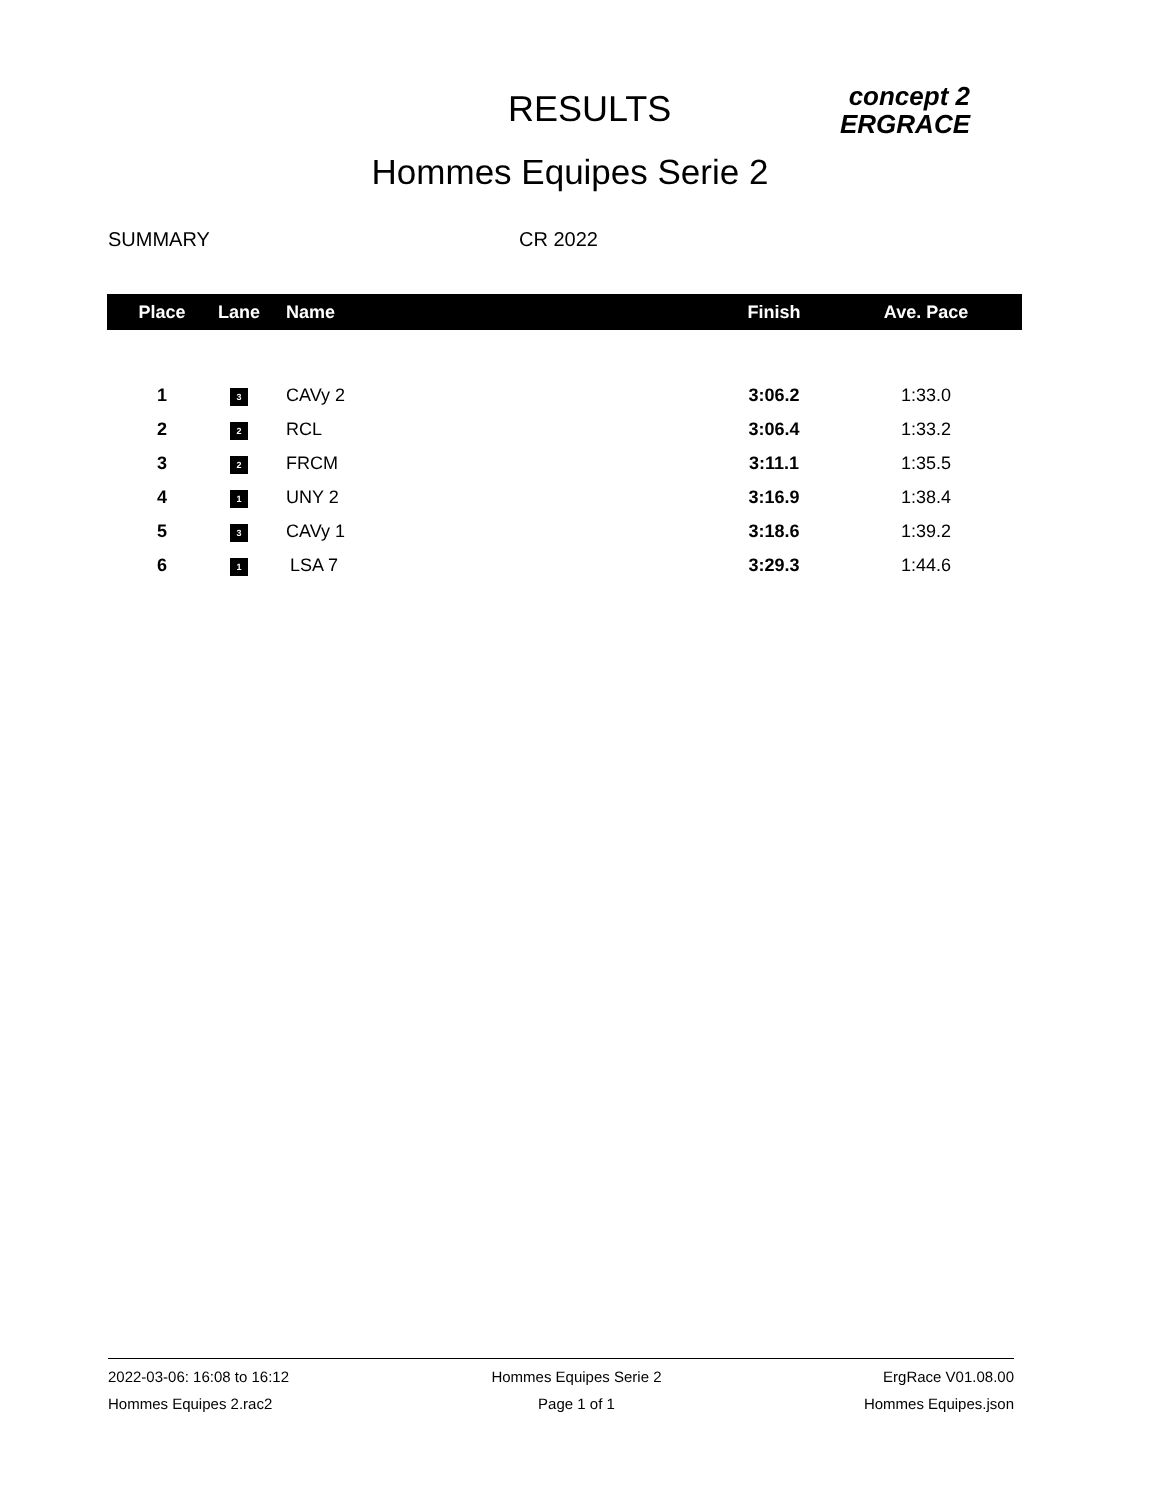RESULTS
concept 2
ERGRACE
Hommes Equipes Serie 2
SUMMARY CR 2022
| Place | Lane | Name | Finish | Ave. Pace |
| --- | --- | --- | --- | --- |
| 1 | 3 | CAVy 2 | 3:06.2 | 1:33.0 |
| 2 | 2 | RCL | 3:06.4 | 1:33.2 |
| 3 | 2 | FRCM | 3:11.1 | 1:35.5 |
| 4 | 1 | UNY 2 | 3:16.9 | 1:38.4 |
| 5 | 3 | CAVy 1 | 3:18.6 | 1:39.2 |
| 6 | 1 | LSA 7 | 3:29.3 | 1:44.6 |
2022-03-06: 16:08 to 16:12
Hommes Equipes 2.rac2
Hommes Equipes Serie 2
Page 1 of 1
ErgRace V01.08.00
Hommes Equipes.json